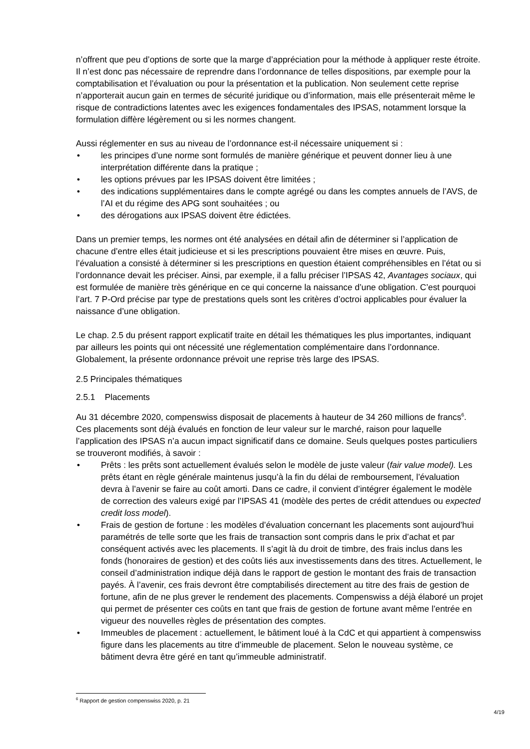n’offrent que peu d’options de sorte que la marge d’appréciation pour la méthode à appliquer reste étroite. Il n’est donc pas nécessaire de reprendre dans l’ordonnance de telles disposi­tions, par exemple pour la comptabilisation et l’évaluation ou pour la présentation et la publi­cation. Non seulement cette reprise n’apporterait aucun gain en termes de sécurité juridique ou d’information, mais elle présenterait même le risque de contradictions latentes avec les exigences fondamentales des IPSAS, notamment lorsque la formulation diffère légèrement ou si les normes changent.
Aussi réglementer en sus au niveau de l’ordonnance est-il nécessaire uniquement si :
• les principes d’une norme sont formulés de manière générique et peuvent donner lieu à une interprétation différente dans la pratique ;
• les options prévues par les IPSAS doivent être limitées ;
• des indications supplémentaires dans le compte agrégé ou dans les comptes annuels de l’AVS, de l’AI et du régime des APG sont souhaitées ; ou
• des dérogations aux IPSAS doivent être édictées.
Dans un premier temps, les normes ont été analysées en détail afin de déterminer si l’appli­cation de chacune d’entre elles était judicieuse et si les prescriptions pouvaient être mises en œuvre. Puis, l’évaluation a consisté à déterminer si les prescriptions en question étaient com­préhensibles en l’état ou si l’ordonnance devait les préciser. Ainsi, par exemple, il a fallu pré­ciser l’IPSAS 42, Avantages sociaux, qui est formulée de manière très générique en ce qui concerne la naissance d’une obligation. C’est pourquoi l’art. 7 P-Ord précise par type de prestations quels sont les critères d’octroi applicables pour évaluer la naissance d’une obliga­tion.
Le chap. 2.5 du présent rapport explicatif traite en détail les thématiques les plus importantes, indiquant par ailleurs les points qui ont nécessité une réglementation complémentaire dans l’ordonnance. Globalement, la présente ordonnance prévoit une reprise très large des IPSAS.
2.5 Principales thématiques
2.5.1 Placements
Au 31 décembre 2020, compenswiss disposait de placements à hauteur de 34 260 millions de francs<sup>6</sup>. Ces placements sont déjà évalués en fonction de leur valeur sur le marché, raison pour laquelle l’application des IPSAS n’a aucun impact significatif dans ce domaine. Seuls quelques postes particuliers se trouveront modifiés, à savoir :
• Prêts : les prêts sont actuellement évalués selon le modèle de juste valeur (fair value model). Les prêts étant en règle générale maintenus jusqu’à la fin du délai de rembour­sement, l’évaluation devra à l’avenir se faire au coût amorti. Dans ce cadre, il convient d’intégrer également le modèle de correction des valeurs exigé par l’IPSAS 41 (modèle des pertes de crédit attendues ou expected credit loss model).
• Frais de gestion de fortune : les modèles d’évaluation concernant les placements sont aujourd’hui paramétrés de telle sorte que les frais de transaction sont compris dans le prix d’achat et par conséquent activés avec les placements. Il s’agit là du droit de timbre, des frais inclus dans les fonds (honoraires de gestion) et des coûts liés aux in­vestissements dans des titres. Actuellement, le conseil d’administration indique déjà dans le rapport de gestion le montant des frais de transaction payés. À l’avenir, ces frais devront être comptabilisés directement au titre des frais de gestion de fortune, afin de ne plus grever le rendement des placements. Compenswiss a déjà élaboré un projet qui permet de présenter ces coûts en tant que frais de gestion de fortune avant même l’entrée en vigueur des nouvelles règles de présentation des comptes.
• Immeubles de placement : actuellement, le bâtiment loué à la CdC et qui appartient à compenswiss figure dans les placements au titre d’immeuble de placement. Selon le nouveau système, ce bâtiment devra être géré en tant qu’immeuble administratif.
<sup>6</sup> Rapport de gestion compenswiss 2020, p. 21
4/19